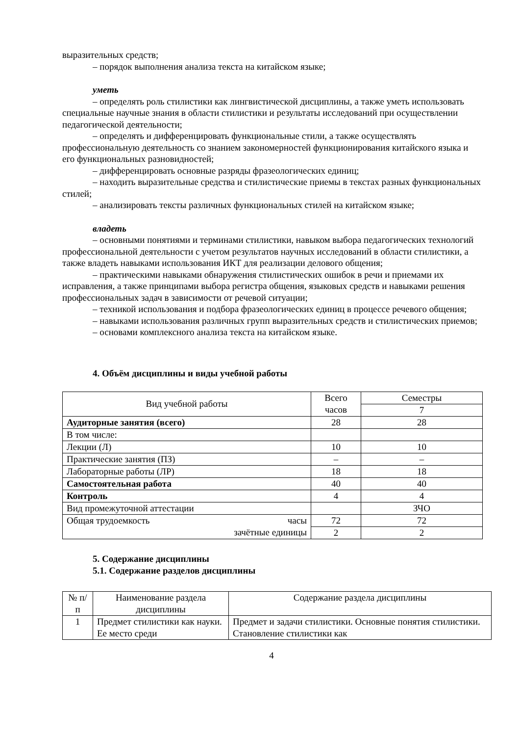выразительных средств;
– порядок выполнения анализа текста на китайском языке;
уметь
– определять роль стилистики как лингвистической дисциплины, а также уметь использовать специальные научные знания в области стилистики и результаты исследований при осуществлении педагогической деятельности;
– определять и дифференцировать функциональные стили, а также осуществлять профессиональную деятельность со знанием закономерностей функционирования китайского языка и его функциональных разновидностей;
– дифференцировать основные разряды фразеологических единиц;
– находить выразительные средства и стилистические приемы в текстах разных функциональных стилей;
– анализировать тексты различных функциональных стилей на китайском языке;
владеть
– основными понятиями и терминами стилистики, навыком выбора педагогических технологий профессиональной деятельности с учетом результатов научных исследований в области стилистики, а также владеть навыками использования ИКТ для реализации делового общения;
– практическими навыками обнаружения стилистических ошибок в речи и приемами их исправления, а также принципами выбора регистра общения, языковых средств и навыками решения профессиональных задач в зависимости от речевой ситуации;
– техникой использования и подбора фразеологических единиц в процессе речевого общения;
– навыками использования различных групп выразительных средств и стилистических приемов;
– основами комплексного анализа текста на китайском языке.
4. Объём дисциплины и виды учебной работы
| Вид учебной работы | Всего часов | Семестры |
| --- | --- | --- |
| | | 7 |
| Аудиторные занятия (всего) | 28 | 28 |
| В том числе: | | |
| Лекции (Л) | 10 | 10 |
| Практические занятия (ПЗ) | – | – |
| Лабораторные работы (ЛР) | 18 | 18 |
| Самостоятельная работа | 40 | 40 |
| Контроль | 4 | 4 |
| Вид промежуточной аттестации | | ЗЧО |
| Общая трудоемкость часы зачётные единицы | 72 | 72 |
| | 2 | 2 |
5. Содержание дисциплины
5.1. Содержание разделов дисциплины
| № п/п | Наименование раздела дисциплины | Содержание раздела дисциплины |
| --- | --- | --- |
| 1 | Предмет стилистики как науки. Ее место среди | Предмет и задачи стилистики. Основные понятия стилистики. Становление стилистики как |
4